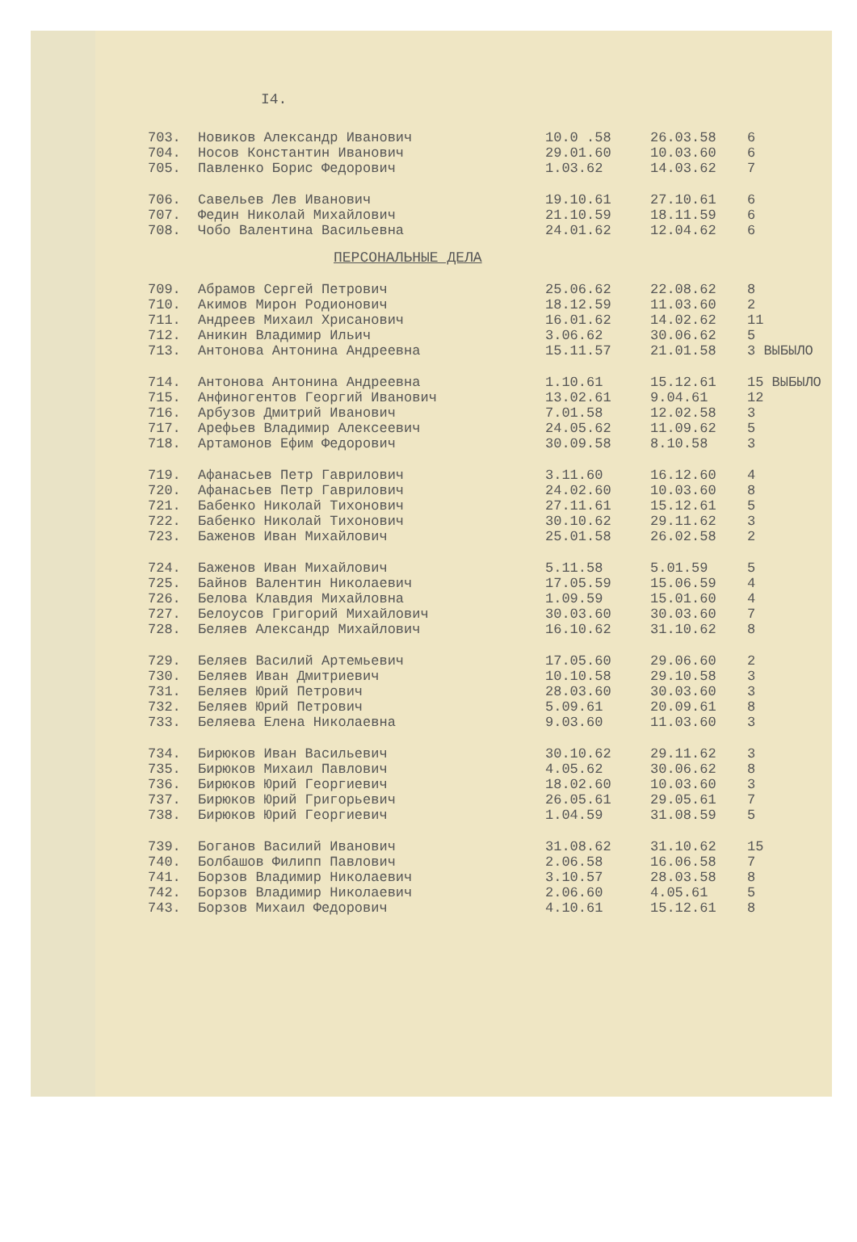I4.
| 703. | Новиков Александр Иванович | 10.0 .58 | 26.03.58 | 6 |
| 704. | Носов Константин Иванович | 29.01.60 | 10.03.60 | 6 |
| 705. | Павленко Борис Федорович | 1.03.62 | 14.03.62 | 7 |
| 706. | Савельев Лев Иванович | 19.10.61 | 27.10.61 | 6 |
| 707. | Федин Николай Михайлович | 21.10.59 | 18.11.59 | 6 |
| 708. | Чобо Валентина Васильевна | 24.01.62 | 12.04.62 | 6 |
ПЕРСОНАЛЬНЫЕ ДЕЛА
| 709. | Абрамов Сергей Петрович | 25.06.62 | 22.08.62 | 8 |
| 710. | Акимов Мирон Родионович | 18.12.59 | 11.03.60 | 2 |
| 711. | Андреев Михаил Хрисанович | 16.01.62 | 14.02.62 | 11 |
| 712. | Аникин Владимир Ильич | 3.06.62 | 30.06.62 | 5 |
| 713. | Антонова Антонина Андреевна | 15.11.57 | 21.01.58 | 3 ВЫБЫЛО |
| 714. | Антонова Антонина Андреевна | 1.10.61 | 15.12.61 | 15 ВЫБЫЛО |
| 715. | Анфиногентов Георгий Иванович | 13.02.61 | 9.04.61 | 12 |
| 716. | Арбузов Дмитрий Иванович | 7.01.58 | 12.02.58 | 3 |
| 717. | Арефьев Владимир Алексеевич | 24.05.62 | 11.09.62 | 5 |
| 718. | Артамонов Ефим Федорович | 30.09.58 | 8.10.58 | 3 |
| 719. | Афанасьев Петр Гаврилович | 3.11.60 | 16.12.60 | 4 |
| 720. | Афанасьев Петр Гаврилович | 24.02.60 | 10.03.60 | 8 |
| 721. | Бабенко Николай Тихонович | 27.11.61 | 15.12.61 | 5 |
| 722. | Бабенко Николай Тихонович | 30.10.62 | 29.11.62 | 3 |
| 723. | Баженов Иван Михайлович | 25.01.58 | 26.02.58 | 2 |
| 724. | Баженов Иван Михайлович | 5.11.58 | 5.01.59 | 5 |
| 725. | Байнов Валентин Николаевич | 17.05.59 | 15.06.59 | 4 |
| 726. | Белова Клавдия Михайловна | 1.09.59 | 15.01.60 | 4 |
| 727. | Белоусов Григорий Михайлович | 30.03.60 | 30.03.60 | 7 |
| 728. | Беляев Александр Михайлович | 16.10.62 | 31.10.62 | 8 |
| 729. | Беляев Василий Артемьевич | 17.05.60 | 29.06.60 | 2 |
| 730. | Беляев Иван Дмитриевич | 10.10.58 | 29.10.58 | 3 |
| 731. | Беляев Юрий Петрович | 28.03.60 | 30.03.60 | 3 |
| 732. | Беляев Юрий Петрович | 5.09.61 | 20.09.61 | 8 |
| 733. | Беляева Елена Николаевна | 9.03.60 | 11.03.60 | 3 |
| 734. | Бирюков Иван Васильевич | 30.10.62 | 29.11.62 | 3 |
| 735. | Бирюков Михаил Павлович | 4.05.62 | 30.06.62 | 8 |
| 736. | Бирюков Юрий Георгиевич | 18.02.60 | 10.03.60 | 3 |
| 737. | Бирюков Юрий Григорьевич | 26.05.61 | 29.05.61 | 7 |
| 738. | Бирюков Юрий Георгиевич | 1.04.59 | 31.08.59 | 5 |
| 739. | Боганов Василий Иванович | 31.08.62 | 31.10.62 | 15 |
| 740. | Болбашов Филипп Павлович | 2.06.58 | 16.06.58 | 7 |
| 741. | Борзов Владимир Николаевич | 3.10.57 | 28.03.58 | 8 |
| 742. | Борзов Владимир Николаевич | 2.06.60 | 4.05.61 | 5 |
| 743. | Борзов Михаил Федорович | 4.10.61 | 15.12.61 | 8 |